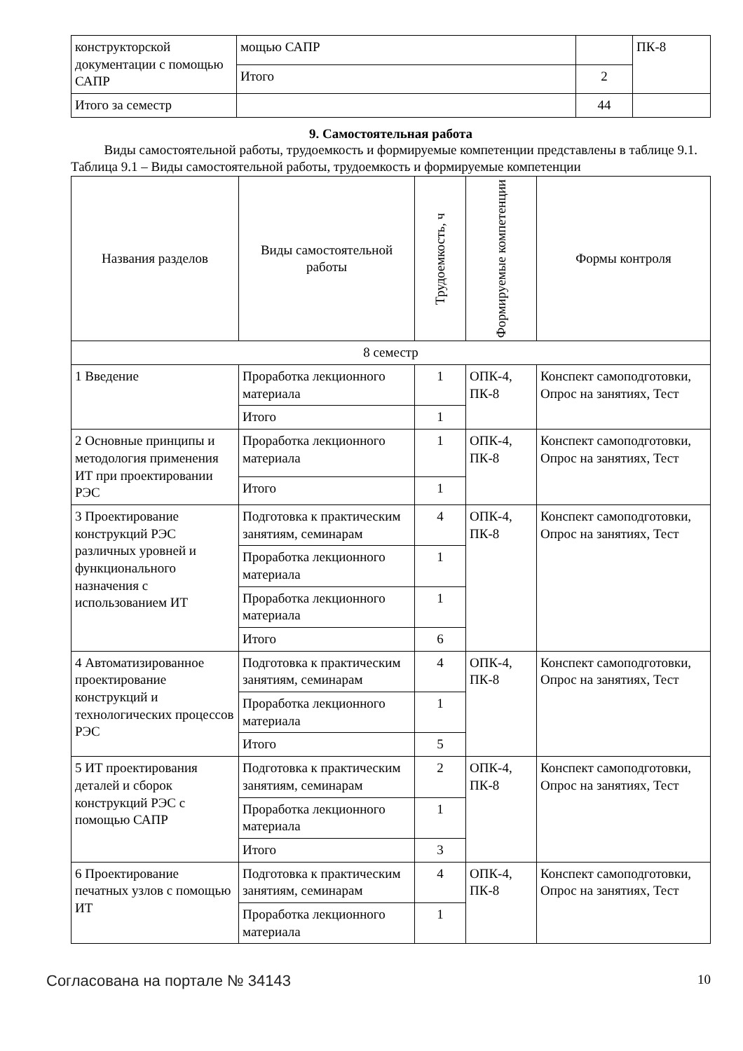| конструкторской документации с помощью САПР | мощью САПР | | ПК-8 |
| | Итого | 2 | |
| Итого за семестр | | 44 | |
9. Самостоятельная работа
Виды самостоятельной работы, трудоемкость и формируемые компетенции представлены в таблице 9.1.
Таблица 9.1 – Виды самостоятельной работы, трудоемкость и формируемые компетенции
| Названия разделов | Виды самостоятельной работы | Трудоемкость, ч | Формируемые компетенции | Формы контроля |
| --- | --- | --- | --- | --- |
| 8 семестр | | | | |
| 1 Введение | Проработка лекционного материала | 1 | ОПК-4, ПК-8 | Конспект самоподготовки, Опрос на занятиях, Тест |
| | Итого | 1 | | |
| 2 Основные принципы и методология применения ИТ при проектировании РЭС | Проработка лекционного материала | 1 | ОПК-4, ПК-8 | Конспект самоподготовки, Опрос на занятиях, Тест |
| | Итого | 1 | | |
| 3 Проектирование конструкций РЭС различных уровней и функционального назначения с использованием ИТ | Подготовка к практическим занятиям, семинарам | 4 | ОПК-4, ПК-8 | Конспект самоподготовки, Опрос на занятиях, Тест |
| | Проработка лекционного материала | 1 | | |
| | Проработка лекционного материала | 1 | | |
| | Итого | 6 | | |
| 4 Автоматизированное проектирование конструкций и технологических процессов РЭС | Подготовка к практическим занятиям, семинарам | 4 | ОПК-4, ПК-8 | Конспект самоподготовки, Опрос на занятиях, Тест |
| | Проработка лекционного материала | 1 | | |
| | Итого | 5 | | |
| 5 ИТ проектирования деталей и сборок конструкций РЭС с помощью САПР | Подготовка к практическим занятиям, семинарам | 2 | ОПК-4, ПК-8 | Конспект самоподготовки, Опрос на занятиях, Тест |
| | Проработка лекционного материала | 1 | | |
| | Итого | 3 | | |
| 6 Проектирование печатных узлов с помощью ИТ | Подготовка к практическим занятиям, семинарам | 4 | ОПК-4, ПК-8 | Конспект самоподготовки, Опрос на занятиях, Тест |
| | Проработка лекционного материала | 1 | | |
Согласована на портале № 34143 10